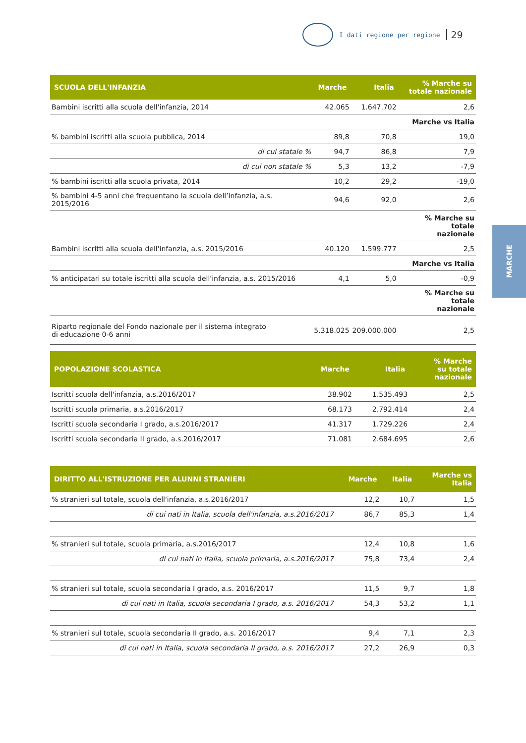I dati regione per regione 29
MARCHE
| SCUOLA DELL'INFANZIA | Marche | Italia | % Marche su totale nazionale |
| --- | --- | --- | --- |
| Bambini iscritti alla scuola dell'infanzia, 2014 | 42.065 | 1.647.702 | 2,6 |
| | | | Marche vs Italia |
| % bambini iscritti alla scuola pubblica, 2014 | 89,8 | 70,8 | 19,0 |
| di cui statale % | 94,7 | 86,8 | 7,9 |
| di cui non statale % | 5,3 | 13,2 | -7,9 |
| % bambini iscritti alla scuola privata, 2014 | 10,2 | 29,2 | -19,0 |
| % bambini 4-5 anni che frequentano la scuola dell’infanzia, a.s. 2015/2016 | 94,6 | 92,0 | 2,6 |
| | | | % Marche su totale nazionale |
| Bambini iscritti alla scuola dell'infanzia, a.s. 2015/2016 | 40.120 | 1.599.777 | 2,5 |
| | | | Marche vs Italia |
| % anticipatari su totale iscritti alla scuola dell'infanzia, a.s. 2015/2016 | 4,1 | 5,0 | -0,9 |
| | | | % Marche su totale nazionale |
| Riparto regionale del Fondo nazionale per il sistema integrato di educazione 0-6 anni | 5.318.025 | 209.000.000 | 2,5 |
| POPOLAZIONE SCOLASTICA | Marche | Italia | % Marche su totale nazionale |
| --- | --- | --- | --- |
| Iscritti scuola dell'infanzia, a.s.2016/2017 | 38.902 | 1.535.493 | 2,5 |
| Iscritti scuola primaria, a.s.2016/2017 | 68.173 | 2.792.414 | 2,4 |
| Iscritti scuola secondaria I grado, a.s.2016/2017 | 41.317 | 1.729.226 | 2,4 |
| Iscritti scuola secondaria II grado, a.s.2016/2017 | 71.081 | 2.684.695 | 2,6 |
| DIRITTO ALL'ISTRUZIONE PER ALUNNI STRANIERI | Marche | Italia | Marche vs Italia |
| --- | --- | --- | --- |
| % stranieri sul totale, scuola dell'infanzia, a.s.2016/2017 | 12,2 | 10,7 | 1,5 |
| di cui nati in Italia, scuola dell'infanzia, a.s.2016/2017 | 86,7 | 85,3 | 1,4 |
| % stranieri sul totale, scuola primaria, a.s.2016/2017 | 12,4 | 10,8 | 1,6 |
| di cui nati in Italia, scuola primaria, a.s.2016/2017 | 75,8 | 73,4 | 2,4 |
| % stranieri sul totale, scuola secondaria I grado, a.s. 2016/2017 | 11,5 | 9,7 | 1,8 |
| di cui nati in Italia, scuola secondaria I grado, a.s. 2016/2017 | 54,3 | 53,2 | 1,1 |
| % stranieri sul totale, scuola secondaria II grado, a.s. 2016/2017 | 9,4 | 7,1 | 2,3 |
| di cui nati in Italia, scuola secondaria II grado, a.s. 2016/2017 | 27,2 | 26,9 | 0,3 |